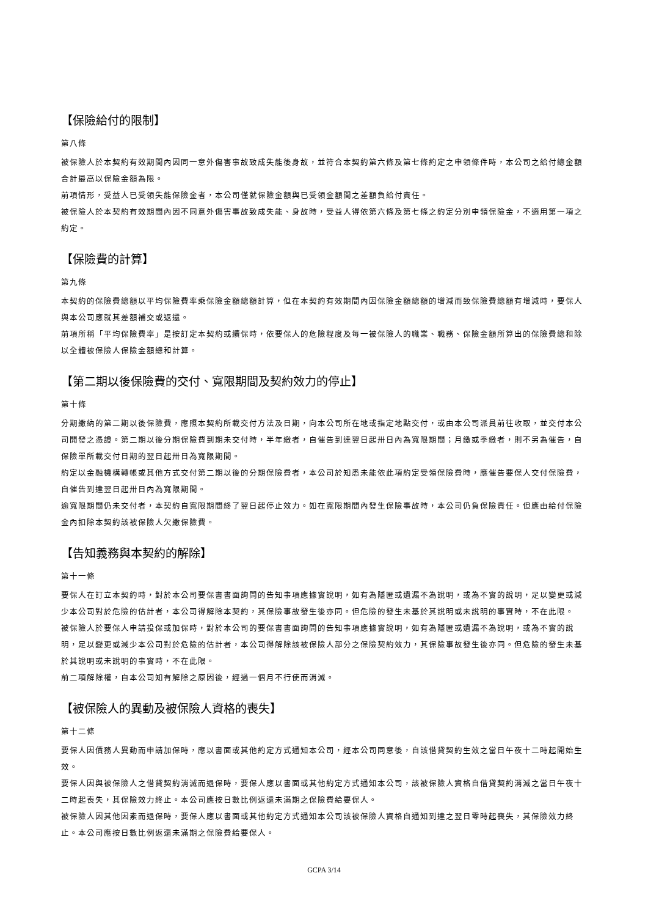【保險給付的限制】
第八條
被保險人於本契約有效期間內因同一意外傷害事故致成失能後身故，並符合本契約第六條及第七條約定之申領條件時，本公司之給付總金額合計最高以保險金額為限。
前項情形，受益人已受領失能保險金者，本公司僅就保險金額與已受領金額間之差額負給付責任。
被保險人於本契約有效期間內因不同意外傷害事故致成失能、身故時，受益人得依第六條及第七條之約定分別申領保險金，不適用第一項之約定。
【保險費的計算】
第九條
本契約的保險費總額以平均保險費率乘保險金額總額計算，但在本契約有效期間內因保險金額總額的增減而致保險費總額有增減時，要保人與本公司應就其差額補交或返還。
前項所稱「平均保險費率」是按訂定本契約或續保時，依要保人的危險程度及每一被保險人的職業、職務、保險金額所算出的保險費總和除以全體被保險人保險金額總和計算。
【第二期以後保險費的交付、寬限期間及契約效力的停止】
第十條
分期繳納的第二期以後保險費，應照本契約所載交付方法及日期，向本公司所在地或指定地點交付，或由本公司派員前往收取，並交付本公司開發之憑證。第二期以後分期保險費到期未交付時，半年繳者，自催告到達翌日起卅日內為寬限期間；月繳或季繳者，則不另為催告，自保險單所載交付日期的翌日起卅日為寬限期間。
約定以金融機構轉帳或其他方式交付第二期以後的分期保險費者，本公司於知悉未能依此項約定受領保險費時，應催告要保人交付保險費，自催告到達翌日起卅日內為寬限期間。
逾寬限期間仍未交付者，本契約自寬限期間終了翌日起停止效力。如在寬限期間內發生保險事故時，本公司仍負保險責任。但應由給付保險金內扣除本契約該被保險人欠繳保險費。
【告知義務與本契約的解除】
第十一條
要保人在訂立本契約時，對於本公司要保書書面詢問的告知事項應據實說明，如有為隱匿或遺漏不為說明，或為不實的說明，足以變更或減少本公司對於危險的估計者，本公司得解除本契約，其保險事故發生後亦同。但危險的發生未基於其說明或未說明的事實時，不在此限。
被保險人於要保人申請投保或加保時，對於本公司的要保書書面詢問的告知事項應據實說明，如有為隱匿或遺漏不為說明，或為不實的說明，足以變更或減少本公司對於危險的估計者，本公司得解除該被保險人部分之保險契約效力，其保險事故發生後亦同。但危險的發生未基於其說明或未說明的事實時，不在此限。
前二項解除權，自本公司知有解除之原因後，經過一個月不行使而消滅。
【被保險人的異動及被保險人資格的喪失】
第十二條
要保人因債務人異動而申請加保時，應以書面或其他約定方式通知本公司，經本公司同意後，自該借貸契約生效之當日午夜十二時起開始生效。
要保人因與被保險人之借貸契約消滅而退保時，要保人應以書面或其他約定方式通知本公司，該被保險人資格自借貸契約消滅之當日午夜十二時起喪失，其保險效力終止。本公司應按日數比例返還未滿期之保險費給要保人。
被保險人因其他因素而退保時，要保人應以書面或其他約定方式通知本公司該被保險人資格自通知到達之翌日零時起喪失，其保險效力終止。本公司應按日數比例返還未滿期之保險費給要保人。
GCPA 3/14